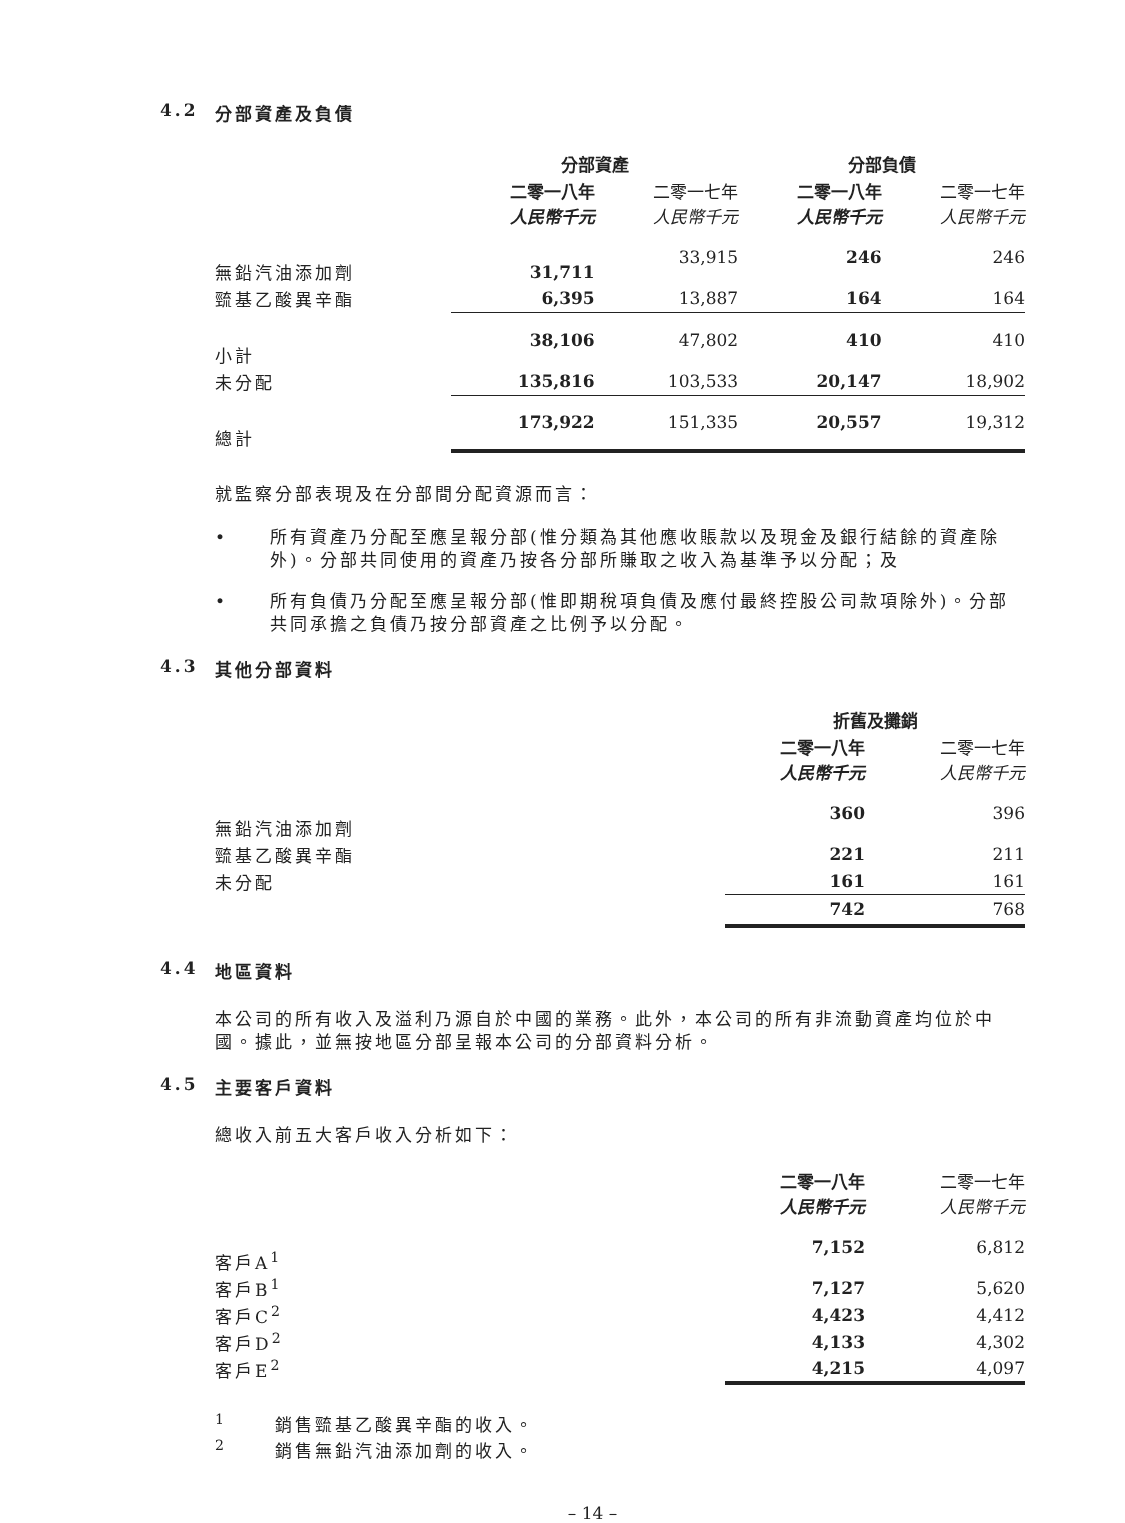4.2 分部資產及負債
| | 分部資產 | | 分部負債 | |
| --- | --- | --- | --- | --- |
| | 二零一八年 人民幣千元 | 二零一七年 人民幣千元 | 二零一八年 人民幣千元 | 二零一七年 人民幣千元 |
| 無鉛汽油添加劑 | 31,711 | 33,915 | 246 | 246 |
| 巰基乙酸異辛酯 | 6,395 | 13,887 | 164 | 164 |
| 小計 | 38,106 | 47,802 | 410 | 410 |
| 未分配 | 135,816 | 103,533 | 20,147 | 18,902 |
| 總計 | 173,922 | 151,335 | 20,557 | 19,312 |
就監察分部表現及在分部間分配資源而言：
• 所有資產乃分配至應呈報分部(惟分類為其他應收賬款以及現金及銀行結餘的資產除外)。分部共同使用的資產乃按各分部所賺取之收入為基準予以分配；及
• 所有負債乃分配至應呈報分部(惟即期稅項負債及應付最終控股公司款項除外)。分部共同承擔之負債乃按分部資產之比例予以分配。
4.3 其他分部資料
| | 折舊及攤銷 | |
| --- | --- | --- |
| | 二零一八年 人民幣千元 | 二零一七年 人民幣千元 |
| 無鉛汽油添加劑 | 360 | 396 |
| 巰基乙酸異辛酯 | 221 | 211 |
| 未分配 | 161 | 161 |
| | 742 | 768 |
4.4 地區資料
本公司的所有收入及溢利乃源自於中國的業務。此外，本公司的所有非流動資產均位於中國。據此，並無按地區分部呈報本公司的分部資料分析。
4.5 主要客戶資料
總收入前五大客戶收入分析如下：
| | 二零一八年 人民幣千元 | 二零一七年 人民幣千元 |
| --- | --- | --- |
| 客戶A<sup>1</sup> | 7,152 | 6,812 |
| 客戶B<sup>1</sup> | 7,127 | 5,620 |
| 客戶C<sup>2</sup> | 4,423 | 4,412 |
| 客戶D<sup>2</sup> | 4,133 | 4,302 |
| 客戶E<sup>2</sup> | 4,215 | 4,097 |
<sup>1</sup> 　　銷售巰基乙酸異辛酯的收入。
<sup>2</sup> 　　銷售無鉛汽油添加劑的收入。
– 14 –